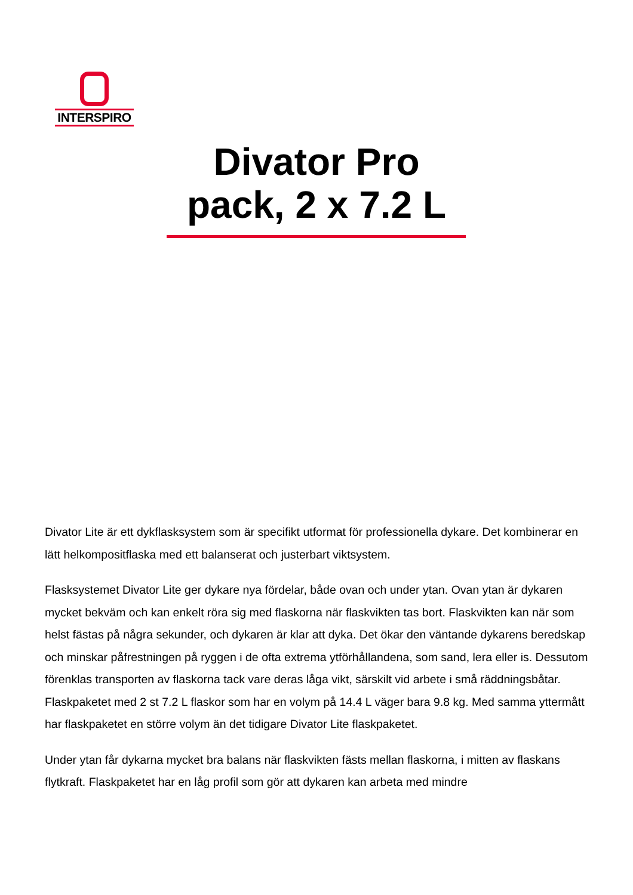INTERSPIRO
Divator Pro
pack, 2 x 7.2 L
Divator Lite är ett dykflasksystem som är specifikt utformat för professionella dykare. Det kombinerar en lätt helkompositflaska med ett balanserat och justerbart viktsystem.
Flasksystemet Divator Lite ger dykare nya fördelar, både ovan och under ytan. Ovan ytan är dykaren mycket bekväm och kan enkelt röra sig med flaskorna när flaskvikten tas bort. Flaskvikten kan när som helst fästas på några sekunder, och dykaren är klar att dyka. Det ökar den väntande dykarens beredskap och minskar påfrestningen på ryggen i de ofta extrema ytförhållandena, som sand, lera eller is. Dessutom förenklas transporten av flaskorna tack vare deras låga vikt, särskilt vid arbete i små räddningsbåtar. Flaskpaketet med 2 st 7.2 L flaskor som har en volym på 14.4 L väger bara 9.8 kg. Med samma yttermått har flaskpaketet en större volym än det tidigare Divator Lite flaskpaketet.
Under ytan får dykarna mycket bra balans när flaskvikten fästs mellan flaskorna, i mitten av flaskans flytkraft. Flaskpaketet har en låg profil som gör att dykaren kan arbeta med mindre